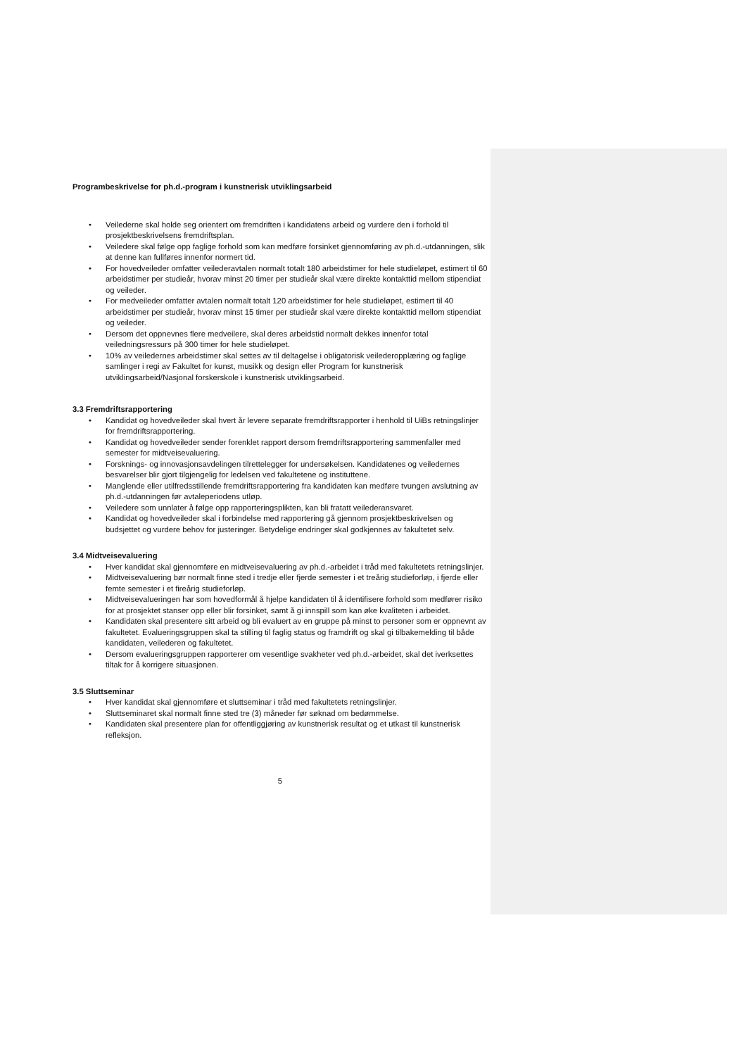Programbeskrivelse for ph.d.-program i kunstnerisk utviklingsarbeid
• Veilederne skal holde seg orientert om fremdriften i kandidatens arbeid og vurdere den i forhold til prosjektbeskrivelsens fremdriftsplan.
• Veiledere skal følge opp faglige forhold som kan medføre forsinket gjennomføring av ph.d.-utdanningen, slik at denne kan fullføres innenfor normert tid.
• For hovedveileder omfatter veilederavtalen normalt totalt 180 arbeidstimer for hele studieløpet, estimert til 60 arbeidstimer per studieår, hvorav minst 20 timer per studieår skal være direkte kontakttid mellom stipendiat og veileder.
• For medveileder omfatter avtalen normalt totalt 120 arbeidstimer for hele studieløpet, estimert til 40 arbeidstimer per studieår, hvorav minst 15 timer per studieår skal være direkte kontakttid mellom stipendiat og veileder.
• Dersom det oppnevnes flere medveilere, skal deres arbeidstid normalt dekkes innenfor total veiledningsressurs på 300 timer for hele studieløpet.
• 10% av veiledernes arbeidstimer skal settes av til deltagelse i obligatorisk veilederopplæring og faglige samlinger i regi av Fakultet for kunst, musikk og design eller Program for kunstnerisk utviklingsarbeid/Nasjonal forskerskole i kunstnerisk utviklingsarbeid.
3.3 Fremdriftsrapportering
• Kandidat og hovedveileder skal hvert år levere separate fremdriftsrapporter i henhold til UiBs retningslinjer for fremdriftsrapportering.
• Kandidat og hovedveileder sender forenklet rapport dersom fremdriftsrapportering sammenfaller med semester for midtveisevaluering.
• Forsknings- og innovasjonsavdelingen tilrettelegger for undersøkelsen. Kandidatenes og veiledernes besvarelser blir gjort tilgjengelig for ledelsen ved fakultetene og instituttene.
• Manglende eller utilfredsstillende fremdriftsrapportering fra kandidaten kan medføre tvungen avslutning av ph.d.-utdanningen før avtaleperiodens utløp.
• Veiledere som unnlater å følge opp rapporteringsplikten, kan bli fratatt veilederansvaret.
• Kandidat og hovedveileder skal i forbindelse med rapportering gå gjennom prosjektbeskrivelsen og budsjettet og vurdere behov for justeringer. Betydelige endringer skal godkjennes av fakultetet selv.
3.4 Midtveisevaluering
• Hver kandidat skal gjennomføre en midtveisevaluering av ph.d.-arbeidet i tråd med fakultetets retningslinjer.
• Midtveisevaluering bør normalt finne sted i tredje eller fjerde semester i et treårig studieforløp, i fjerde eller femte semester i et fireårig studieforløp.
• Midtveisevalueringen har som hovedformål å hjelpe kandidaten til å identifisere forhold som medfører risiko for at prosjektet stanser opp eller blir forsinket, samt å gi innspill som kan øke kvaliteten i arbeidet.
• Kandidaten skal presentere sitt arbeid og bli evaluert av en gruppe på minst to personer som er oppnevnt av fakultetet. Evalueringsgruppen skal ta stilling til faglig status og framdrift og skal gi tilbakemelding til både kandidaten, veilederen og fakultetet.
• Dersom evalueringsgruppen rapporterer om vesentlige svakheter ved ph.d.-arbeidet, skal det iverksettes tiltak for å korrigere situasjonen.
3.5 Sluttseminar
• Hver kandidat skal gjennomføre et sluttseminar i tråd med fakultetets retningslinjer.
• Sluttseminaret skal normalt finne sted tre (3) måneder før søknad om bedømmelse.
• Kandidaten skal presentere plan for offentliggjøring av kunstnerisk resultat og et utkast til kunstnerisk refleksjon.
5